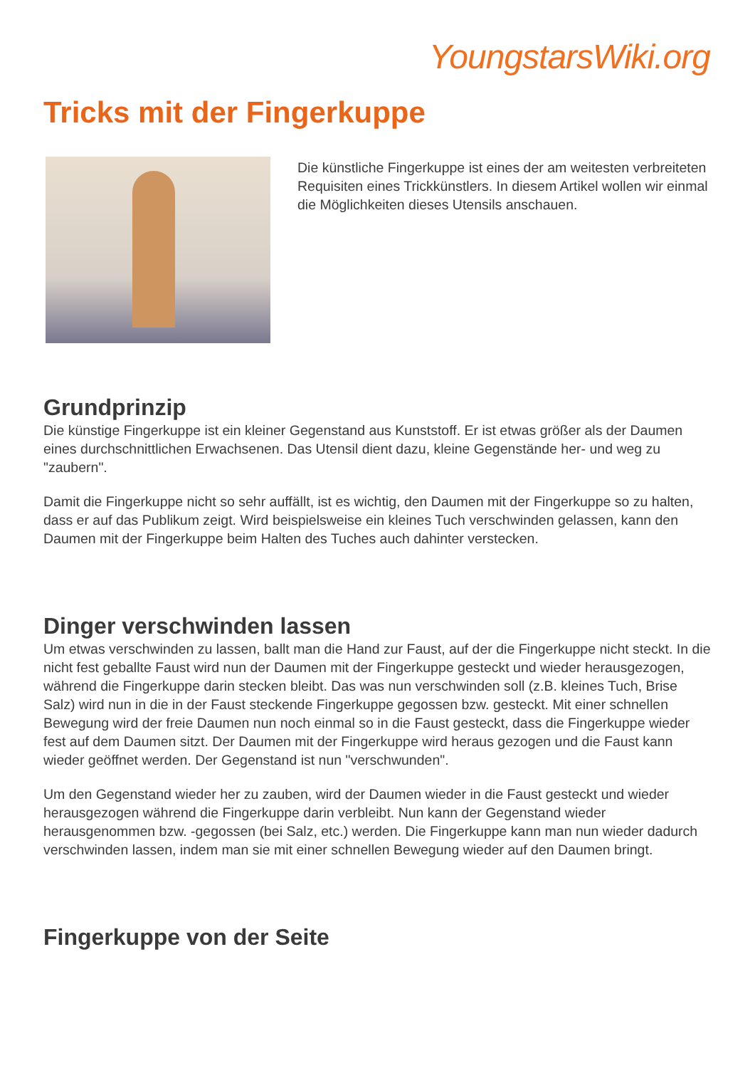YoungstarsWiki.org
Tricks mit der Fingerkuppe
Die künstliche Fingerkuppe ist eines der am weitesten verbreiteten Requisiten eines Trickkünstlers. In diesem Artikel wollen wir einmal die Möglichkeiten dieses Utensils anschauen.
Grundprinzip
Die künstige Fingerkuppe ist ein kleiner Gegenstand aus Kunststoff. Er ist etwas größer als der Daumen eines durchschnittlichen Erwachsenen. Das Utensil dient dazu, kleine Gegenstände her- und weg zu "zaubern".
Damit die Fingerkuppe nicht so sehr auffällt, ist es wichtig, den Daumen mit der Fingerkuppe so zu halten, dass er auf das Publikum zeigt. Wird beispielsweise ein kleines Tuch verschwinden gelassen, kann den Daumen mit der Fingerkuppe beim Halten des Tuches auch dahinter verstecken.
Dinger verschwinden lassen
Um etwas verschwinden zu lassen, ballt man die Hand zur Faust, auf der die Fingerkuppe nicht steckt. In die nicht fest geballte Faust wird nun der Daumen mit der Fingerkuppe gesteckt und wieder herausgezogen, während die Fingerkuppe darin stecken bleibt. Das was nun verschwinden soll (z.B. kleines Tuch, Brise Salz) wird nun in die in der Faust steckende Fingerkuppe gegossen bzw. gesteckt. Mit einer schnellen Bewegung wird der freie Daumen nun noch einmal so in die Faust gesteckt, dass die Fingerkuppe wieder fest auf dem Daumen sitzt. Der Daumen mit der Fingerkuppe wird heraus gezogen und die Faust kann wieder geöffnet werden. Der Gegenstand ist nun "verschwunden".
Um den Gegenstand wieder her zu zauben, wird der Daumen wieder in die Faust gesteckt und wieder herausgezogen während die Fingerkuppe darin verbleibt. Nun kann der Gegenstand wieder herausgenommen bzw. -gegossen (bei Salz, etc.) werden. Die Fingerkuppe kann man nun wieder dadurch verschwinden lassen, indem man sie mit einer schnellen Bewegung wieder auf den Daumen bringt.
Fingerkuppe von der Seite